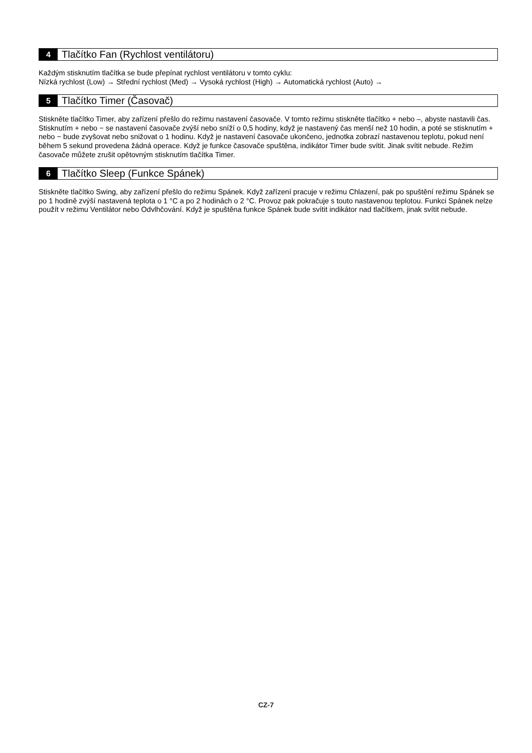4 Tlačítko Fan (Rychlost ventilátoru)
Každým stisknutím tlačítka se bude přepínat rychlost ventilátoru v tomto cyklu:
Nízká rychlost (Low) → Střední rychlost (Med) → Vysoká rychlost (High) → Automatická rychlost (Auto) →
5 Tlačítko Timer (Časovač)
Stiskněte tlačítko Timer, aby zařízení přešlo do režimu nastavení časovače. V tomto režimu stiskněte tlačítko + nebo –, abyste nastavili čas. Stisknutím + nebo − se nastavení časovače zvýší nebo sníží o 0,5 hodiny, když je nastavený čas menší než 10 hodin, a poté se stisknutím + nebo − bude zvyšovat nebo snižovat o 1 hodinu. Když je nastavení časovače ukončeno, jednotka zobrazí nastavenou teplotu, pokud není během 5 sekund provedena žádná operace. Když je funkce časovače spuštěna, indikátor Timer bude svítit. Jinak svítit nebude. Režim časovače můžete zrušit opětovným stisknutím tlačítka Timer.
6 Tlačítko Sleep (Funkce Spánek)
Stiskněte tlačítko Swing, aby zařízení přešlo do režimu Spánek. Když zařízení pracuje v režimu Chlazení, pak po spuštění režimu Spánek se po 1 hodině zvýší nastavená teplota o 1 °C a po 2 hodinách o 2 °C. Provoz pak pokračuje s touto nastavenou teplotou. Funkci Spánek nelze použít v režimu Ventilátor nebo Odvlhčování. Když je spuštěna funkce Spánek bude svítit indikátor nad tlačítkem, jinak svítit nebude.
CZ-7